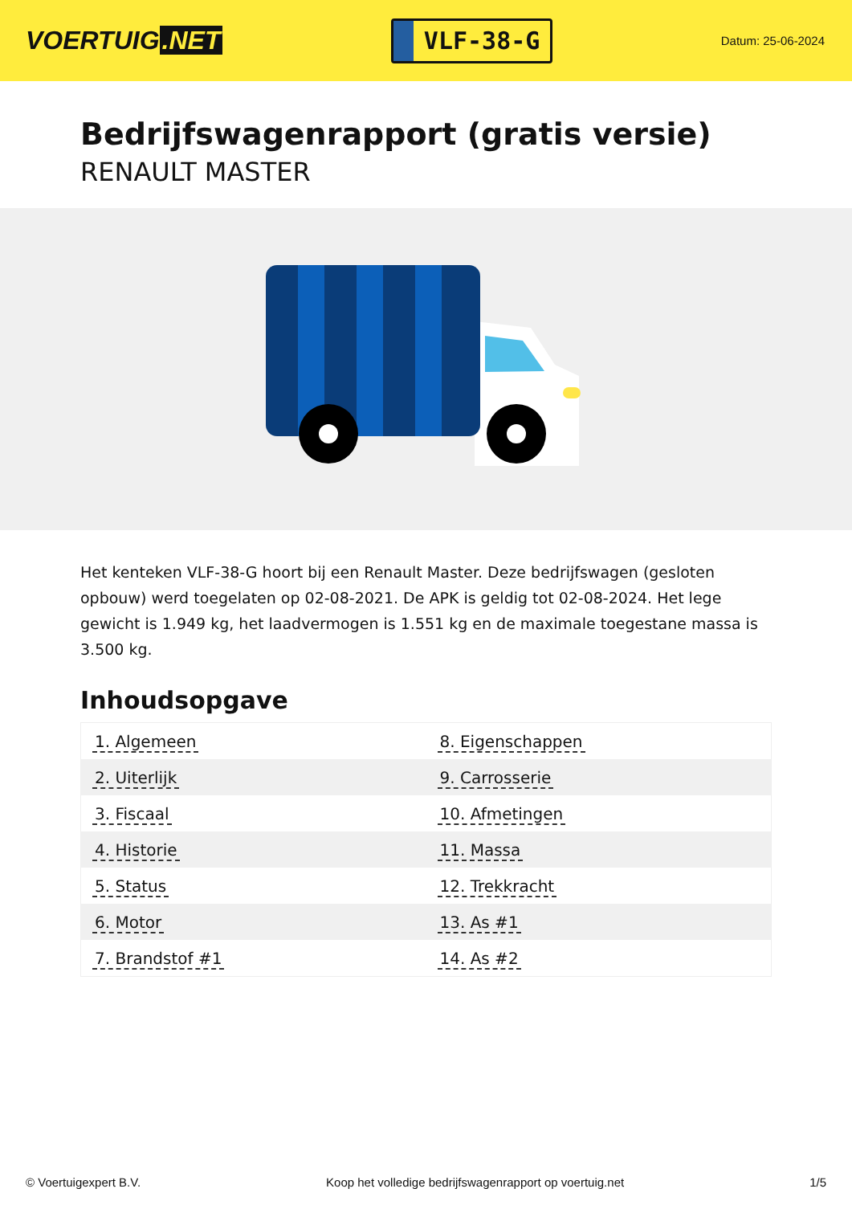VOERTUIG.NET
VLF-38-G
Datum: 25-06-2024
Bedrijfswagenrapport (gratis versie)
RENAULT MASTER
Het kenteken VLF-38-G hoort bij een Renault Master. Deze bedrijfswagen (gesloten opbouw) werd toegelaten op 02-08-2021. De APK is geldig tot 02-08-2024. Het lege gewicht is 1.949 kg, het laadvermogen is 1.551 kg en de maximale toegestane massa is 3.500 kg.
Inhoudsopgave
| 1. Algemeen | 8. Eigenschappen |
| 2. Uiterlijk | 9. Carrosserie |
| 3. Fiscaal | 10. Afmetingen |
| 4. Historie | 11. Massa |
| 5. Status | 12. Trekkracht |
| 6. Motor | 13. As #1 |
| 7. Brandstof #1 | 14. As #2 |
© Voertuigexpert B.V. Koop het volledige bedrijfswagenrapport op voertuig.net 1/5